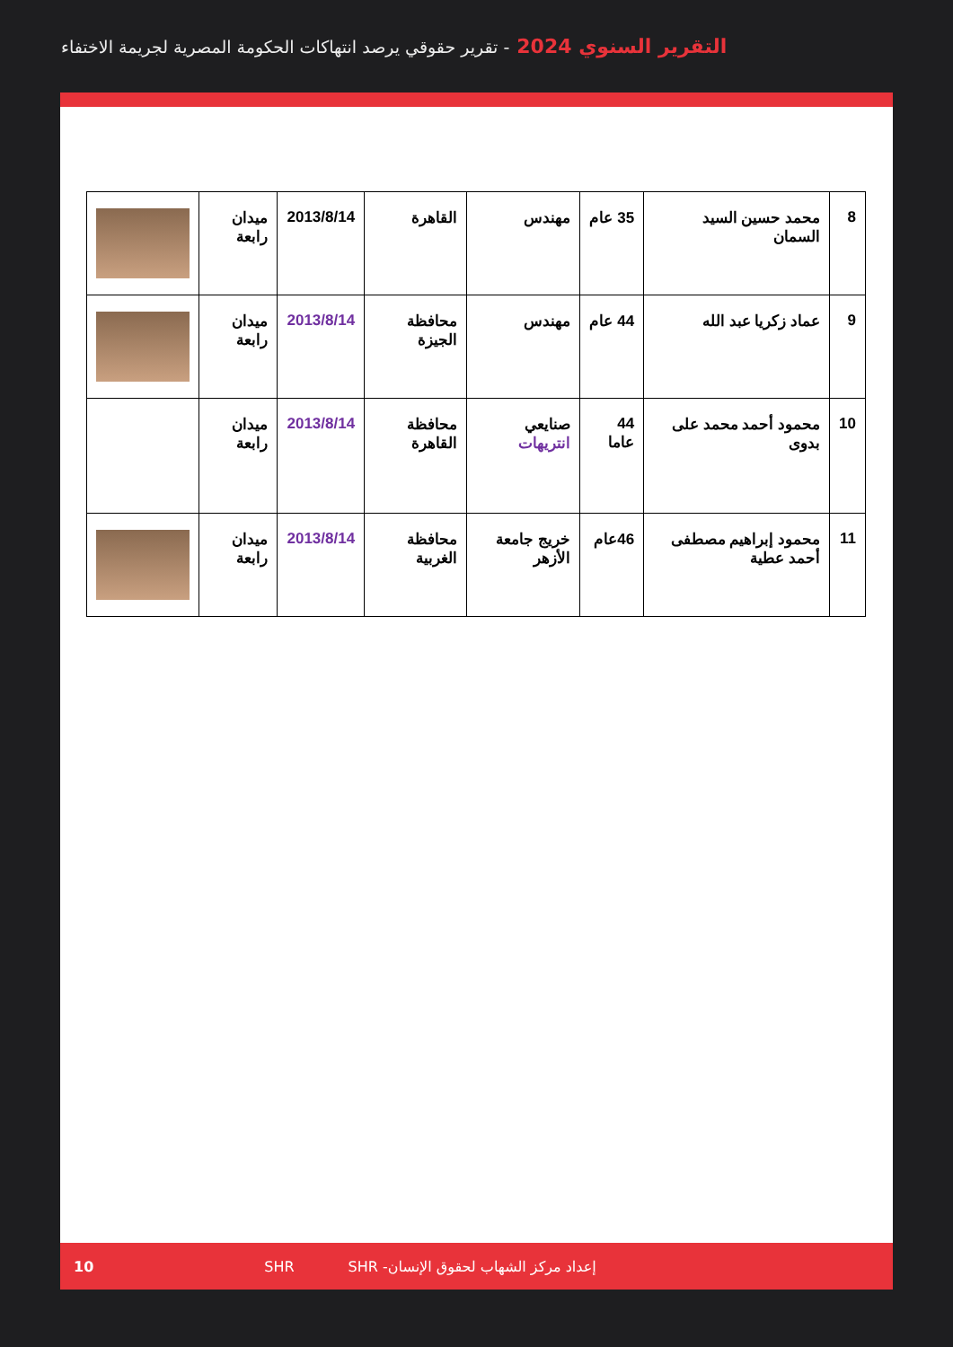التقرير السنوي 2024 - تقرير حقوقي يرصد انتهاكات الحكومة المصرية لجريمة الاختفاء
| 8 | محمد حسين السيد السمان | 35 عام | مهندس | القاهرة | 2013/8/14 | ميدان رابعة | |
| 9 | عماد زكريا عبد الله | 44 عام | مهندس | محافظة الجيزة | 2013/8/14 | ميدان رابعة | |
| 10 | محمود أحمد محمد على بدوى | 44 عاما | صنايعي انتريهات | محافظة القاهرة | 2013/8/14 | ميدان رابعة | |
| 11 | محمود إبراهيم مصطفى أحمد عطية | 46عام | خريج جامعة الأزهر | محافظة الغربية | 2013/8/14 | ميدان رابعة | |
10 SHR إعداد مركز الشهاب لحقوق الإنسان- SHR